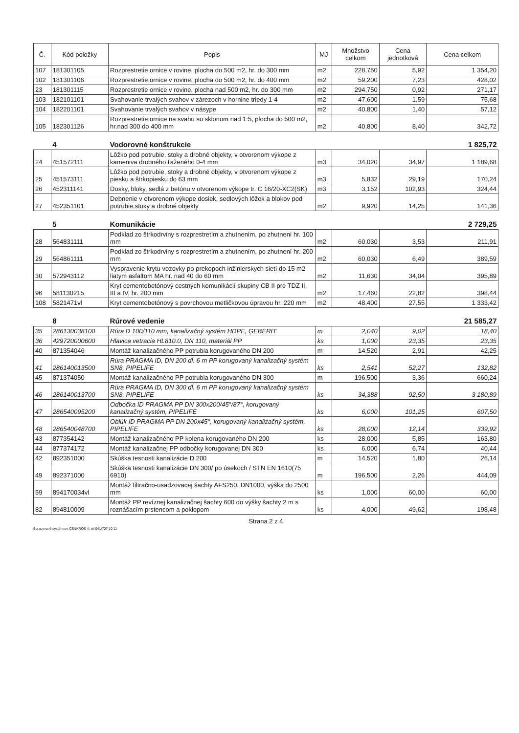| Č. | Kód položky | Popis | MJ | Množstvo celkom | Cena jednotková | Cena celkom |
| --- | --- | --- | --- | --- | --- | --- |
| 107 | 181301105 | Rozprestretie ornice v rovine, plocha do 500 m2, hr. do 300 mm | m2 | 228,750 | 5,92 | 1 354,20 |
| 102 | 181301106 | Rozprestretie ornice v rovine, plocha do 500 m2, hr. do 400 mm | m2 | 59,200 | 7,23 | 428,02 |
| 23 | 181301115 | Rozprestretie ornice v rovine, plocha nad 500 m2, hr. do 300 mm | m2 | 294,750 | 0,92 | 271,17 |
| 103 | 182101101 | Svahovanie trvalých svahov v zárezoch v hornine triedy 1-4 | m2 | 47,600 | 1,59 | 75,68 |
| 104 | 182201101 | Svahovanie trvalých svahov v násype | m2 | 40,800 | 1,40 | 57,12 |
| 105 | 182301126 | Rozprestretie ornice na svahu so sklonom nad 1:5, plocha do 500 m2, hr.nad 300 do 400 mm | m2 | 40,800 | 8,40 | 342,72 |
| | 4 | Vodorovné konštrukcie | | | | 1 825,72 |
| 24 | 451572111 | Lôžko pod potrubie, stoky a drobné objekty, v otvorenom výkope z kameniva drobného ťaženého 0-4 mm | m3 | 34,020 | 34,97 | 1 189,68 |
| 25 | 451573111 | Lôžko pod potrubie, stoky a drobné objekty, v otvorenom výkope z piesku a štrkopiesku do 63 mm | m3 | 5,832 | 29,19 | 170,24 |
| 26 | 452311141 | Dosky, bloky, sedlá z betónu v otvorenom výkope tr. C 16/20-XC2(SK) | m3 | 3,152 | 102,93 | 324,44 |
| 27 | 452351101 | Debnenie v otvorenom výkope dosiek, sedlových lôžok a blokov pod potrubie,stoky a drobné objekty | m2 | 9,920 | 14,25 | 141,36 |
| | 5 | Komunikácie | | | | 2 729,25 |
| 28 | 564831111 | Podklad zo štrkodrviny s rozprestretím a zhutnením, po zhutnení hr. 100 mm | m2 | 60,030 | 3,53 | 211,91 |
| 29 | 564861111 | Podklad zo štrkodrviny s rozprestretím a zhutnením, po zhutnení hr. 200 mm | m2 | 60,030 | 6,49 | 389,59 |
| 30 | 572943112 | Vyspravenie krytu vozovky po prekopoch inžinierskych sietí do 15 m2 liatym asfaltom MA hr. nad 40 do 60 mm | m2 | 11,630 | 34,04 | 395,89 |
| 96 | 581130215 | Kryt cementobetónový cestných komunikácií skupiny CB II pre TDZ II, III a IV, hr. 200 mm | m2 | 17,460 | 22,82 | 398,44 |
| 108 | 5821471vl | Kryt cementobetónový s povrchovou metličkovou úpravou hr. 220 mm | m2 | 48,400 | 27,55 | 1 333,42 |
| | 8 | Rúrové vedenie | | | | 21 585,27 |
| 35 | 286130038100 | Rúra D 100/110 mm, kanalizačný systém HDPE, GEBERIT | m | 2,040 | 9,02 | 18,40 |
| 36 | 429720000600 | Hlavica vetracia HL810.0, DN 110, materiál PP | ks | 1,000 | 23,35 | 23,35 |
| 40 | 871354046 | Montáž kanalizačného PP potrubia korugovaného DN 200 | m | 14,520 | 2,91 | 42,25 |
| 41 | 286140013500 | Rúra PRAGMA ID, DN 200 dĺ. 6 m PP korugovaný kanalizačný systém SN8, PIPELIFE | ks | 2,541 | 52,27 | 132,82 |
| 45 | 871374050 | Montáž kanalizačného PP potrubia korugovaného DN 300 | m | 196,500 | 3,36 | 660,24 |
| 46 | 286140013700 | Rúra PRAGMA ID, DN 300 dĺ. 6 m PP korugovaný kanalizačný systém SN8, PIPELIFE | ks | 34,388 | 92,50 | 3 180,89 |
| 47 | 286540095200 | Odbočka ID PRAGMA PP DN 300x200/45°/87°, korugovaný kanalizačný systém, PIPELIFE | ks | 6,000 | 101,25 | 607,50 |
| 48 | 286540048700 | Oblúk ID PRAGMA PP DN 200x45°, korugovaný kanalizačný systém, PIPELIFE | ks | 28,000 | 12,14 | 339,92 |
| 43 | 877354142 | Montáž kanalizačného PP kolena korugovaného DN 200 | ks | 28,000 | 5,85 | 163,80 |
| 44 | 877374172 | Montáž kanalizačnej PP odbočky korugovanej DN 300 | ks | 6,000 | 6,74 | 40,44 |
| 42 | 892351000 | Skúška tesnosti kanalizácie D 200 | m | 14,520 | 1,80 | 26,14 |
| 49 | 892371000 | Skúška tesnosti kanalizácie DN 300/ po úsekoch / STN EN 1610(75 6910) | m | 196,500 | 2,26 | 444,09 |
| 59 | 894170034vl | Montáž filtračno-usadzovacej šachty AFS250, DN1000, výška do 2500 mm | ks | 1,000 | 60,00 | 60,00 |
| 82 | 894810009 | Montáž PP revíznej kanalizačnej šachty 600 do výšky šachty 2 m s roznášacím prstencom a poklopom | ks | 4,000 | 49,62 | 198,48 |
Strana 2 z 4
Spracované systémom CENKROS 4, tel 041/707 10 11